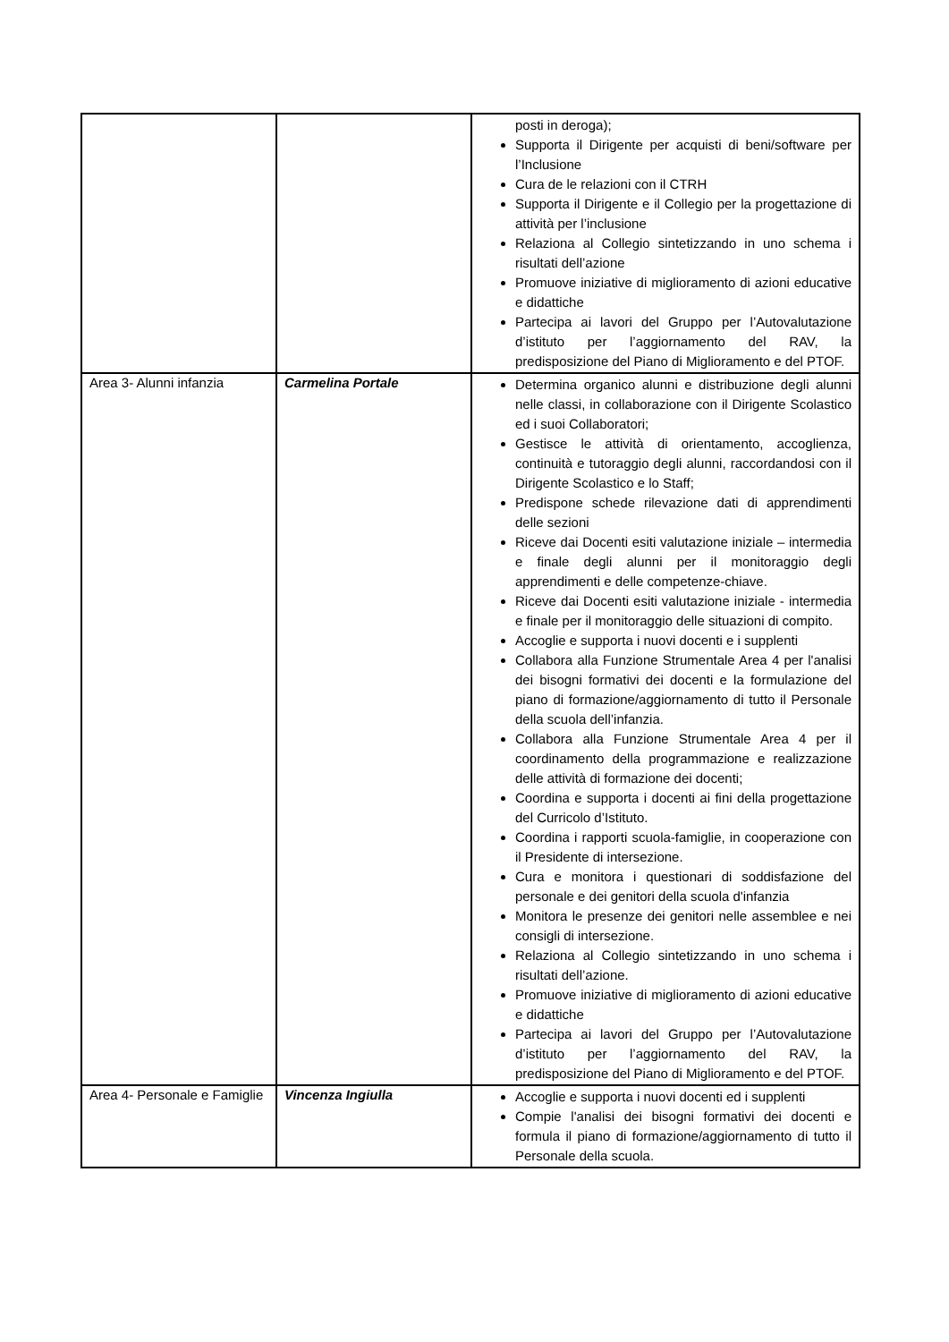| | | posti in deroga); Supporta il Dirigente per acquisti di beni/software per l’Inclusione Cura de le relazioni con il CTRH Supporta il Dirigente e il Collegio per la progettazione di attività per l’inclusione Relaziona al Collegio sintetizzando in uno schema i risultati dell’azione Promuove iniziative di miglioramento di azioni educative e didattiche Partecipa ai lavori del Gruppo per l’Autovalutazione d’istituto per l’aggiornamento del RAV, la predisposizione del Piano di Miglioramento e del PTOF. |
| Area 3- Alunni infanzia | Carmelina Portale | Determina organico alunni e distribuzione degli alunni nelle classi, in collaborazione con il Dirigente Scolastico ed i suoi Collaboratori; Gestisce le attività di orientamento, accoglienza, continuità e tutoraggio degli alunni, raccordandosi con il Dirigente Scolastico e lo Staff; Predispone schede rilevazione dati di apprendimenti delle sezioni Riceve dai Docenti esiti valutazione iniziale – intermedia e finale degli alunni per il monitoraggio degli apprendimenti e delle competenze-chiave. Riceve dai Docenti esiti valutazione iniziale - intermedia e finale per il monitoraggio delle situazioni di compito. Accoglie e supporta i nuovi docenti e i supplenti Collabora alla Funzione Strumentale Area 4 per l'analisi dei bisogni formativi dei docenti e la formulazione del piano di formazione/aggiornamento di tutto il Personale della scuola dell’infanzia. Collabora alla Funzione Strumentale Area 4 per il coordinamento della programmazione e realizzazione delle attività di formazione dei docenti; Coordina e supporta i docenti ai fini della progettazione del Curricolo d’Istituto. Coordina i rapporti scuola-famiglie, in cooperazione con il Presidente di intersezione. Cura e monitora i questionari di soddisfazione del personale e dei genitori della scuola d'infanzia Monitora le presenze dei genitori nelle assemblee e nei consigli di intersezione. Relaziona al Collegio sintetizzando in uno schema i risultati dell’azione. Promuove iniziative di miglioramento di azioni educative e didattiche Partecipa ai lavori del Gruppo per l’Autovalutazione d’istituto per l’aggiornamento del RAV, la predisposizione del Piano di Miglioramento e del PTOF. |
| Area 4- Personale e Famiglie | Vincenza Ingiulla | Accoglie e supporta i nuovi docenti ed i supplenti Compie l'analisi dei bisogni formativi dei docenti e formula il piano di formazione/aggiornamento di tutto il Personale della scuola. |